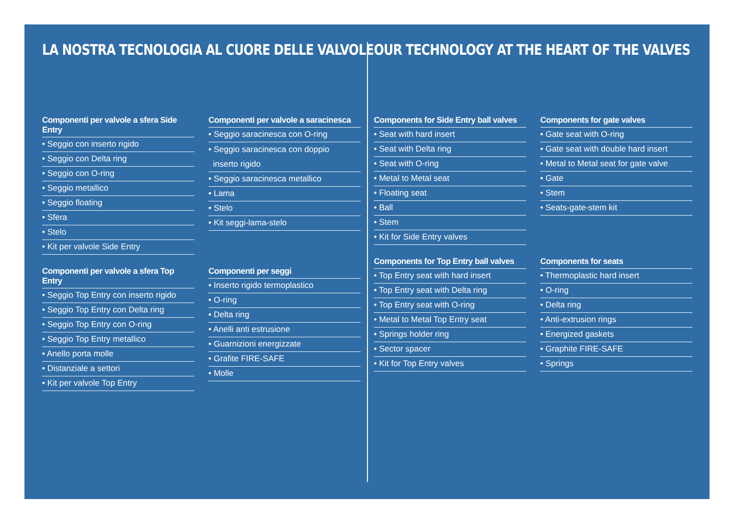LA NOSTRA TECNOLOGIA AL CUORE DELLE VALVOLE
Componenti per valvole a sfera Side Entry
• Seggio con inserto rigido
• Seggio con Delta ring
• Seggio con O-ring
• Seggio metallico
• Seggio floating
• Sfera
• Stelo
• Kit per valvole Side Entry
Componenti per valvole a saracinesca
• Seggio saracinesca con O-ring
• Seggio saracinesca con doppio
inserto rigido
• Seggio saracinesca metallico
• Lama
• Stelo
• Kit seggi-lama-stelo
Componenti per valvole a sfera Top Entry
• Seggio Top Entry con inserto rigido
• Seggio Top Entry con Delta ring
• Seggio Top Entry con O-ring
• Seggio Top Entry metallico
• Anello porta molle
• Distanziale a settori
• Kit per valvole Top Entry
Componenti per seggi
• Inserto rigido termoplastico
• O-ring
• Delta ring
• Anelli anti estrusione
• Guarnizioni energizzate
• Grafite FIRE-SAFE
• Molle
OUR TECHNOLOGY AT THE HEART OF THE VALVES
Components for Side Entry ball valves
• Seat with hard insert
• Seat with Delta ring
• Seat with O-ring
• Metal to Metal seat
• Floating seat
• Ball
• Stem
• Kit for Side Entry valves
Components for gate valves
• Gate seat with O-ring
• Gate seat with double hard insert
• Metal to Metal seat for gate valve
• Gate
• Stem
• Seats-gate-stem kit
Components for Top Entry ball valves
• Top Entry seat with hard insert
• Top Entry seat with Delta ring
• Top Entry seat with O-ring
• Metal to Metal Top Entry seat
• Springs holder ring
• Sector spacer
• Kit for Top Entry valves
Components for seats
• Thermoplastic hard insert
• O-ring
• Delta ring
• Anti-extrusion rings
• Energized gaskets
• Graphite FIRE-SAFE
• Springs